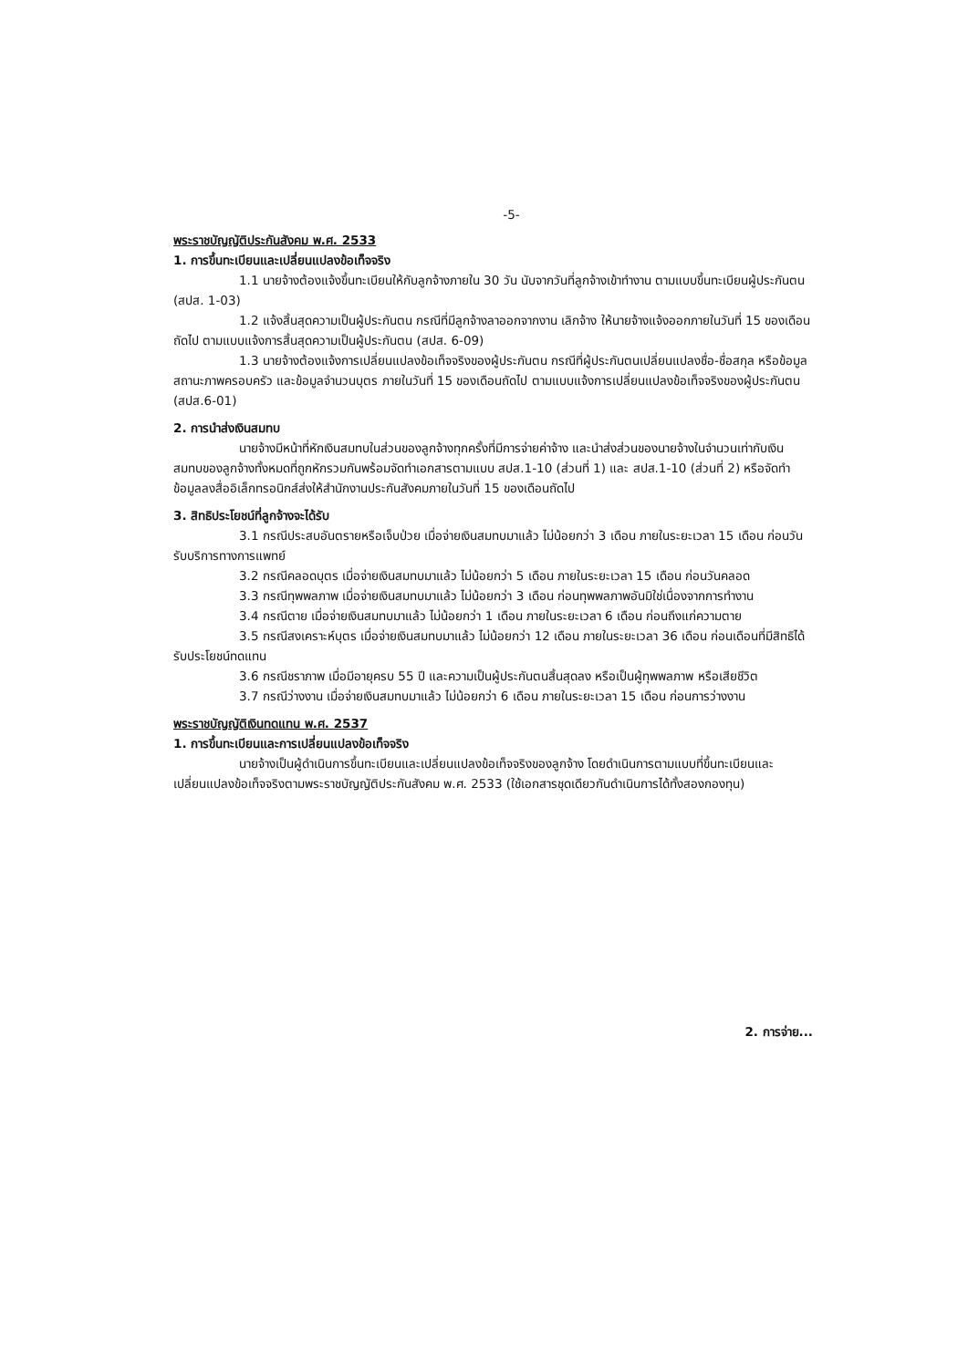-5-
พระราชบัญญัติประกันสังคม พ.ศ. 2533
1. การขึ้นทะเบียนและเปลี่ยนแปลงข้อเท็จจริง
1.1 นายจ้างต้องแจ้งขึ้นทะเบียนให้กับลูกจ้างภายใน 30 วัน นับจากวันที่ลูกจ้างเข้าทำงาน ตามแบบขึ้นทะเบียนผู้ประกันตน (สปส. 1-03)
1.2 แจ้งสิ้นสุดความเป็นผู้ประกันตน กรณีที่มีลูกจ้างลาออกจากงาน เลิกจ้าง ให้นายจ้างแจ้งออกภายในวันที่ 15 ของเดือนถัดไป ตามแบบแจ้งการสิ้นสุดความเป็นผู้ประกันตน (สปส. 6-09)
1.3 นายจ้างต้องแจ้งการเปลี่ยนแปลงข้อเท็จจริงของผู้ประกันตน กรณีที่ผู้ประกันตนเปลี่ยนแปลงชื่อ-ชื่อสกุล หรือข้อมูลสถานะภาพครอบครัว และข้อมูลจำนวนบุตร ภายในวันที่ 15 ของเดือนถัดไป ตามแบบแจ้งการเปลี่ยนแปลงข้อเท็จจริงของผู้ประกันตน (สปส.6-01)
2. การนำส่งเงินสมทบ
นายจ้างมีหน้าที่หักเงินสมทบในส่วนของลูกจ้างทุกครั้งที่มีการจ่ายค่าจ้าง และนำส่งส่วนของนายจ้างในจำนวนเท่ากับเงินสมทบของลูกจ้างทั้งหมดที่ถูกหักรวมกันพร้อมจัดทำเอกสารตามแบบ สปส.1-10 (ส่วนที่ 1) และ สปส.1-10 (ส่วนที่ 2) หรือจัดทำข้อมูลลงสื่ออิเล็กทรอนิกส์ส่งให้สำนักงานประกันสังคมภายในวันที่ 15 ของเดือนถัดไป
3. สิทธิประโยชน์ที่ลูกจ้างจะได้รับ
3.1 กรณีประสบอันตรายหรือเจ็บป่วย เมื่อจ่ายเงินสมทบมาแล้ว ไม่น้อยกว่า 3 เดือน ภายในระยะเวลา 15 เดือน ก่อนวันรับบริการทางการแพทย์
3.2 กรณีคลอดบุตร เมื่อจ่ายเงินสมทบมาแล้ว ไม่น้อยกว่า 5 เดือน ภายในระยะเวลา 15 เดือน ก่อนวันคลอด
3.3 กรณีทุพพลภาพ เมื่อจ่ายเงินสมทบมาแล้ว ไม่น้อยกว่า 3 เดือน ก่อนทุพพลภาพอันมิใช่เนื่องจากการทำงาน
3.4 กรณีตาย เมื่อจ่ายเงินสมทบมาแล้ว ไม่น้อยกว่า 1 เดือน ภายในระยะเวลา 6 เดือน ก่อนถึงแก่ความตาย
3.5 กรณีสงเคราะห์บุตร เมื่อจ่ายเงินสมทบมาแล้ว ไม่น้อยกว่า 12 เดือน ภายในระยะเวลา 36 เดือน ก่อนเดือนที่มีสิทธิได้รับประโยชน์ทดแทน
3.6 กรณีชราภาพ เมื่อมีอายุครบ 55 ปี และความเป็นผู้ประกันตนสิ้นสุดลง หรือเป็นผู้ทุพพลภาพ หรือเสียชีวิต
3.7 กรณีว่างงาน เมื่อจ่ายเงินสมทบมาแล้ว ไม่น้อยกว่า 6 เดือน ภายในระยะเวลา 15 เดือน ก่อนการว่างงาน
พระราชบัญญัติเงินทดแทน พ.ศ. 2537
1. การขึ้นทะเบียนและการเปลี่ยนแปลงข้อเท็จจริง
นายจ้างเป็นผู้ดำเนินการขึ้นทะเบียนและเปลี่ยนแปลงข้อเท็จจริงของลูกจ้าง โดยดำเนินการตามแบบที่ขึ้นทะเบียนและเปลี่ยนแปลงข้อเท็จจริงตามพระราชบัญญัติประกันสังคม พ.ศ. 2533 (ใช้เอกสารชุดเดียวกันดำเนินการได้ทั้งสองกองทุน)
2. การจ่าย...